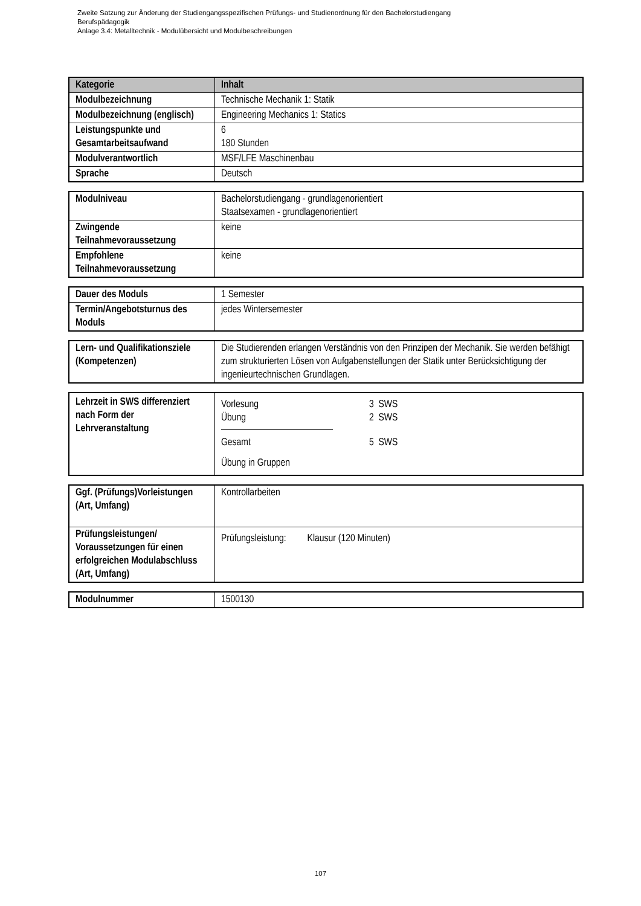Zweite Satzung zur Änderung der Studiengangsspezifischen Prüfungs- und Studienordnung für den Bachelorstudiengang
Berufspädagogik
Anlage 3.4: Metalltechnik - Modulübersicht und Modulbeschreibungen
| Kategorie | Inhalt |
| --- | --- |
| Modulbezeichnung | Technische Mechanik 1: Statik |
| Modulbezeichnung (englisch) | Engineering Mechanics 1: Statics |
| Leistungspunkte und Gesamtarbeitsaufwand | 6 180 Stunden |
| Modulverantwortlich | MSF/LFE Maschinenbau |
| Sprache | Deutsch |
| Modulniveau | Bachelorstudiengang - grundlagenorientiert Staatsexamen - grundlagenorientiert |
| Zwingende Teilnahmevoraussetzung | keine |
| Empfohlene Teilnahmevoraussetzung | keine |
| Dauer des Moduls | 1 Semester |
| Termin/Angebotsturnus des Moduls | jedes Wintersemester |
| Lern- und Qualifikationsziele (Kompetenzen) | Die Studierenden erlangen Verständnis von den Prinzipen der Mechanik. Sie werden befähigt zum strukturierten Lösen von Aufgabenstellungen der Statik unter Berücksichtigung der ingenieurtechnischen Grundlagen. |
| Lehrzeit in SWS differenziert nach Form der Lehrveranstaltung | / Vorlesung / 3 SWS / / Übung / 2 SWS / / Gesamt / 5 SWS / / Übung in Gruppen / / |
| Ggf. (Prüfungs)Vorleistungen (Art, Umfang) | Kontrollarbeiten |
| Prüfungsleistungen/ Voraussetzungen für einen erfolgreichen Modulabschluss (Art, Umfang) | Prüfungsleistung: Klausur (120 Minuten) |
| Modulnummer | 1500130 |
107